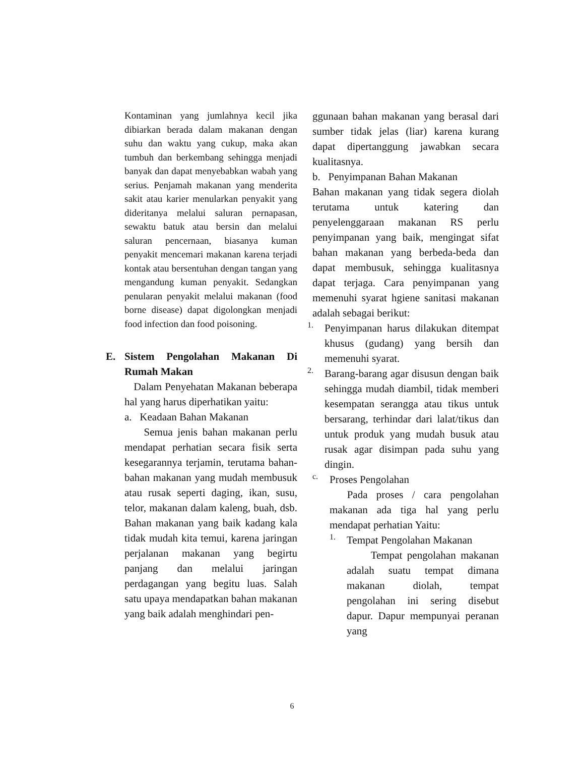Kontaminan yang jumlahnya kecil jika dibiarkan berada dalam makanan dengan suhu dan waktu yang cukup, maka akan tumbuh dan berkembang sehingga menjadi banyak dan dapat menyebabkan wabah yang serius. Penjamah makanan yang menderita sakit atau karier menularkan penyakit yang dideritanya melalui saluran pernapasan, sewaktu batuk atau bersin dan melalui saluran pencernaan, biasanya kuman penyakit mencemari makanan karena terjadi kontak atau bersentuhan dengan tangan yang mengandung kuman penyakit. Sedangkan penularan penyakit melalui makanan (food borne disease) dapat digolongkan menjadi food infection dan food poisoning.
E. Sistem Pengolahan Makanan Di Rumah Makan
Dalam Penyehatan Makanan beberapa hal yang harus diperhatikan yaitu:
a. Keadaan Bahan Makanan
Semua jenis bahan makanan perlu mendapat perhatian secara fisik serta kesegarannya terjamin, terutama bahan-bahan makanan yang mudah membusuk atau rusak seperti daging, ikan, susu, telor, makanan dalam kaleng, buah, dsb. Bahan makanan yang baik kadang kala tidak mudah kita temui, karena jaringan perjalanan makanan yang begirtu panjang dan melalui jaringan perdagangan yang begitu luas. Salah satu upaya mendapatkan bahan makanan yang baik adalah menghindari pen-
ggunaan bahan makanan yang berasal dari sumber tidak jelas (liar) karena kurang dapat dipertanggung jawabkan secara kualitasnya.
b. Penyimpanan Bahan Makanan
Bahan makanan yang tidak segera diolah terutama untuk katering dan penyelenggaraan makanan RS perlu penyimpanan yang baik, mengingat sifat bahan makanan yang berbeda-beda dan dapat membusuk, sehingga kualitasnya dapat terjaga. Cara penyimpanan yang memenuhi syarat hgiene sanitasi makanan adalah sebagai berikut:
1.
Penyimpanan harus dilakukan ditempat khusus (gudang) yang bersih dan memenuhi syarat.
2.
Barang-barang agar disusun dengan baik sehingga mudah diambil, tidak memberi kesempatan serangga atau tikus untuk bersarang, terhindar dari lalat/tikus dan untuk produk yang mudah busuk atau rusak agar disimpan pada suhu yang dingin.
c.
Proses Pengolahan
Pada proses / cara pengolahan makanan ada tiga hal yang perlu mendapat perhatian Yaitu:
1.
Tempat Pengolahan Makanan
Tempat pengolahan makanan adalah suatu tempat dimana makanan diolah, tempat pengolahan ini sering disebut dapur. Dapur mempunyai peranan yang
6